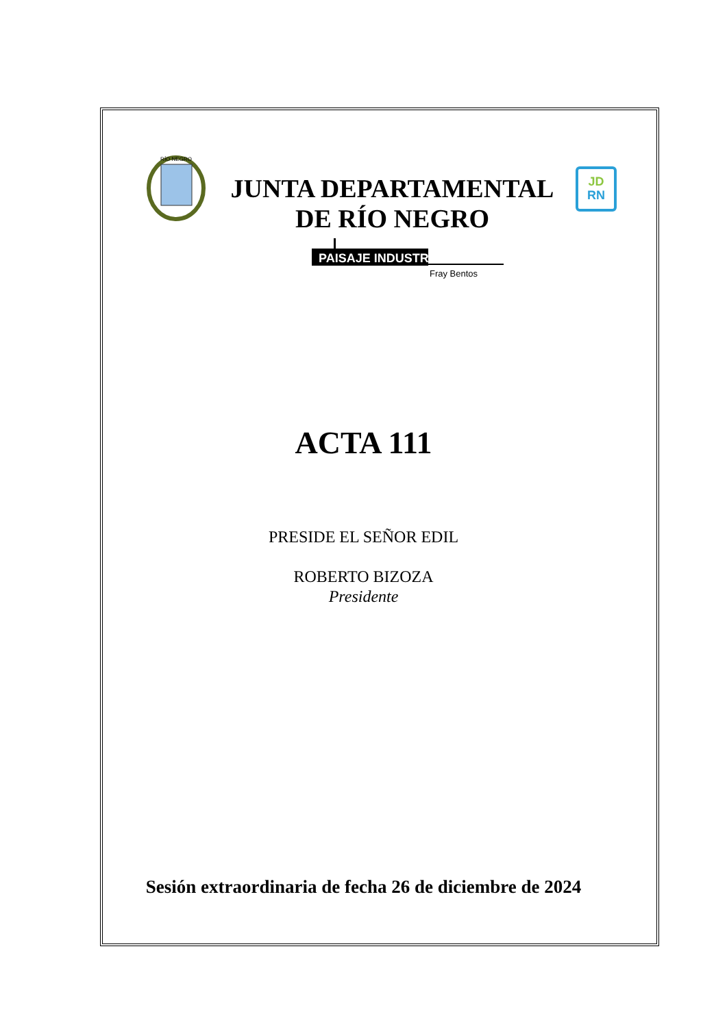RÍO NEGRO
JUNTA DEPARTAMENTAL
DE RÍO NEGRO
JD
RN
PAISAJE INDUSTRIAL
Fray Bentos
ACTA 111
PRESIDE EL SEÑOR EDIL
ROBERTO BIZOZA
Presidente
Sesión extraordinaria de fecha 26 de diciembre de 2024